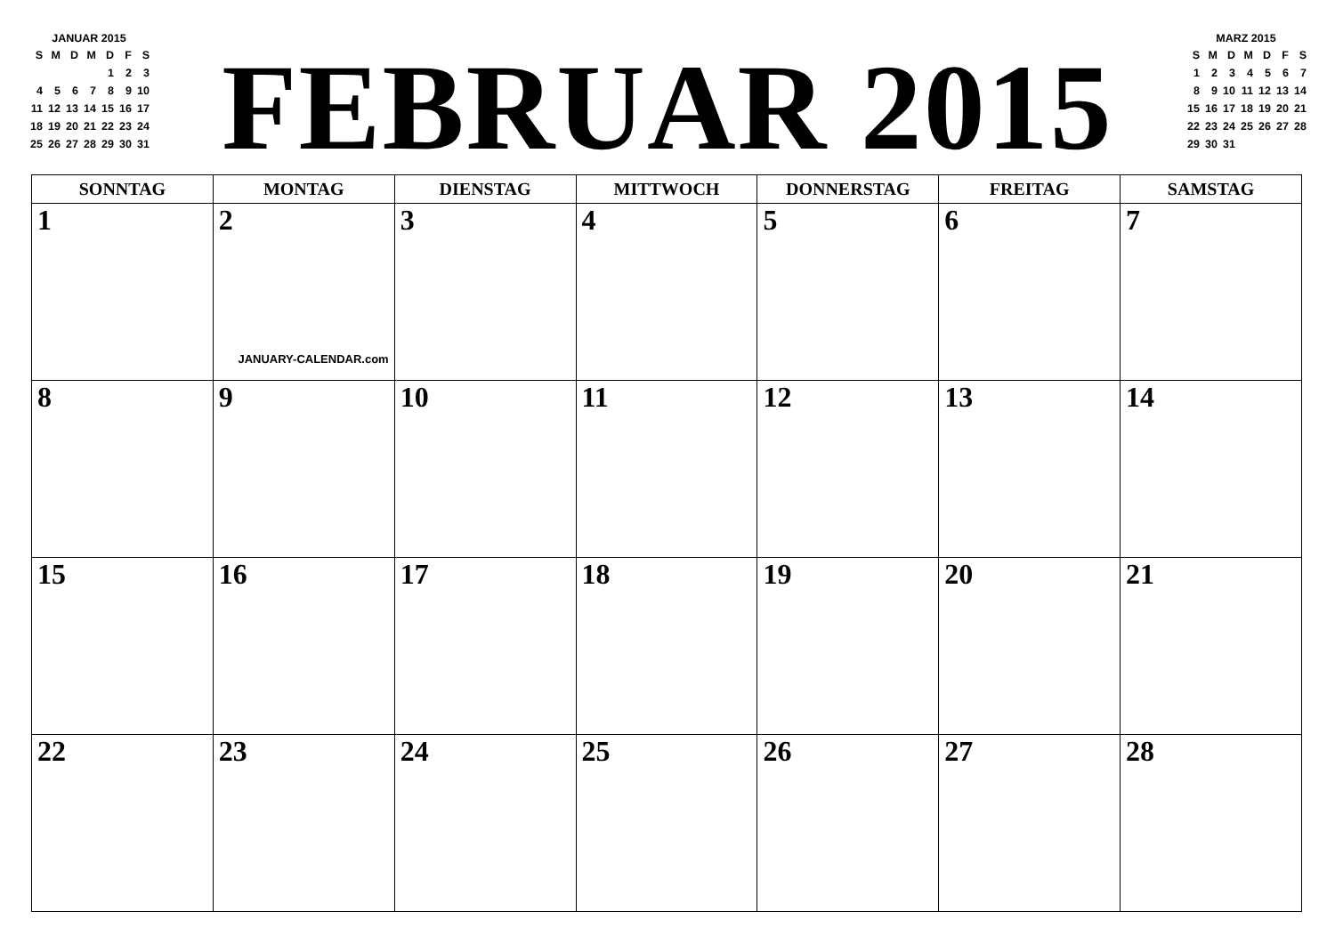JANUAR 2015
| S | M | D | M | D | F | S |
| | | | | 1 | 2 | 3 |
| 4 | 5 | 6 | 7 | 8 | 9 | 10 |
| 11 | 12 | 13 | 14 | 15 | 16 | 17 |
| 18 | 19 | 20 | 21 | 22 | 23 | 24 |
| 25 | 26 | 27 | 28 | 29 | 30 | 31 |
FEBRUAR 2015
MARZ 2015
| S | M | D | M | D | F | S |
| 1 | 2 | 3 | 4 | 5 | 6 | 7 |
| 8 | 9 | 10 | 11 | 12 | 13 | 14 |
| 15 | 16 | 17 | 18 | 19 | 20 | 21 |
| 22 | 23 | 24 | 25 | 26 | 27 | 28 |
| 29 | 30 | 31 | | | | |
| SONNTAG | MONTAG | DIENSTAG | MITTWOCH | DONNERSTAG | FREITAG | SAMSTAG |
| --- | --- | --- | --- | --- | --- | --- |
| 1 | 2 JANUARY-CALENDAR.com | 3 | 4 | 5 | 6 | 7 |
| 8 | 9 | 10 | 11 | 12 | 13 | 14 |
| 15 | 16 | 17 | 18 | 19 | 20 | 21 |
| 22 | 23 | 24 | 25 | 26 | 27 | 28 |